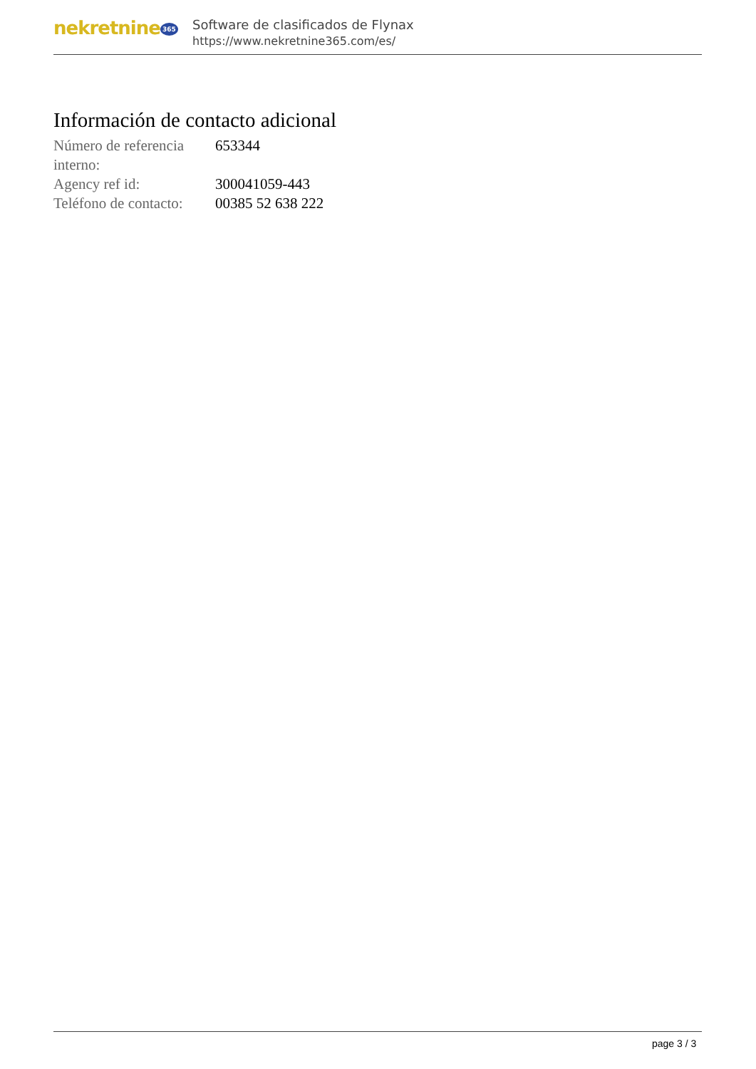nekretnine 365
Software de clasificados de Flynax
https://www.nekretnine365.com/es/
Información de contacto adicional
| Número de referencia interno: | 653344 |
| Agency ref id: | 300041059-443 |
| Teléfono de contacto: | 00385 52 638 222 |
page 3 / 3